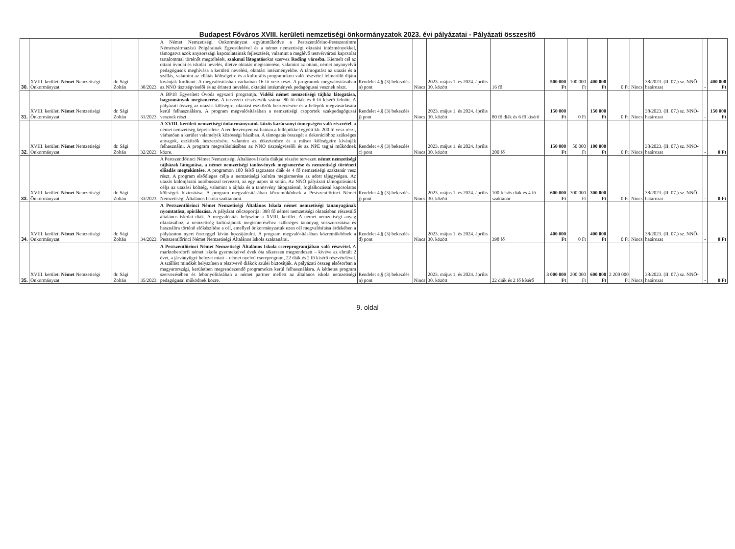Budapest Főváros XVIII. kerületi nemzetiségi önkormányzatok 2023. évi pályázatai - Pályázati összesítő
| 30. | XVIII. kerületi Német Nemzetiségi Önkormányzat | dr. Sági Zoltán | 30/2023. | A Német Nemzetiségi Önkormányzat együttműködve a Pestszentlőrinc-Pestszentimre Németszármazású Polgárainak Egyesületével és a német nemzetiségi oktatási intézményekkel, támogatva azok anyaországi kapcsolatainak fejlesztését, valamint a meglévő testvérvárosi kapcsolat tartalommal történőt megtöltését, szakmai látogatás okat szervez Roding városba. Kiemelt cél az ottani óvodai és iskolai nevelés, illetve oktatás megismerése, valamint az ottani, német anyanyelvű pedagógusok meghívása a kerületi nevelési, oktatási intézményekbe. A támogatást az utazás és a szállás, valamint az ellátás költségeire és a kulturális programokon való részvétel felmerülő díjára kívánják fordítani. A megvalósításban várhatóan 16 fő vesz részt. A programok megvalósításában az NNÖ tisztségviselői és az érintett nevelési, oktatási intézmények pedagógusai vesznek részt. | Rendelet 4.§ (3) bekezdés n) pont | Nincs | 2023. május 1. és 2024. április 30. között | 16 fő | 500 000 Ft | 100 000 Ft | 400 000 Ft | 0 Ft | Nincs | 38/2023. (II. 07.) sz. NNÖ-határozat | - | 400 000 Ft |
| 31. | XVIII. kerületi Német Nemzetiségi Önkormányzat | dr. Sági Zoltán | 31/2023. | A BP18 Egyesített Óvoda egyszeri programja. Vidéki német nemzetiségi tájház látogatása, hagyományok megismerése. A tervezett résztvevők száma: 80 fő diák és 6 fő kísérő felnőtt. A pályázati összeg az utazási költségre, oktatási eszközök beszerzésére és a belépők megvásárlására kerül felhasználásra. A program megvalósításában a nemzetiségi csoportok szakpedagógusai vesznek részt. | Rendelet 4.§ (3) bekezdés j) pont | Nincs | 2023. május 1. és 2024. április 30. között | 80 fő diák és 6 fő kísérő | 150 000 Ft | 0 Ft | 150 000 Ft | 0 Ft | Nincs | 38/2023. (II. 07.) sz. NNÖ-határozat | - | 150 000 Ft |
| 32. | XVIII. kerületi Német Nemzetiségi Önkormányzat | dr. Sági Zoltán | 32/2023. | A XVIII. kerületi nemzetiségi önkormányzatok közös karácsonyi ünnepségén való részvétel , a német nemzetiség képviselete. A rendezvényen várhatóan a fellépőkkel együtt kb. 200 fő vesz részt, várhatóan a kerület valamelyik közösségi házában. A támogatás összegét a dekorációhoz szükséges anyagok, eszközök beszerzésére, valamint az étkeztetésre és a műsor költségeire kívánják felhasználni. A program megvalósításában az NNÖ tisztségviselői és az NPE tagjai működnek közre. | Rendelet 4.§ (3) bekezdés c) pont | Nincs | 2023. május 1. és 2024. április 30. között | 200 fő | 150 000 Ft | 50 000 Ft | 100 000 Ft | 0 Ft | Nincs | 38/2023. (II. 07.) sz. NNÖ-határozat | - | 0 Ft |
| 33. | XVIII. kerületi Német Nemzetiségi Önkormányzat | dr. Sági Zoltán | 33/2023. | A Pestszentlőrinci Német Nemzetiségi Általános Iskola diákjai részére tervezett német nemzetiségi tájházak látogatása, a német nemzetiségi tanösvények megismerése és nemzetiségi történeti előadás megtekintése. A programon 100 felső tagozatos diák és 4 fő nemzetiségi szaktanár vesz részt. A program elsődleges célja a nemzetiségi kultúra megismerése az adott tájegységen. Az utazás különjáratú autóbusszal tervezett, az egy napos út során. Az NNÖ pályázati támogatásának célja az utazási költség, valamint a tájház és a tanösvény látogatással, foglalkozással kapcsolatos költségek biztosítása. A program megvalósításában közreműködnek a Pestszentlőrinci Német Nemzetiségi Általános Iskola szaktanárai. | Rendelet 4.§ (3) bekezdés j) pont | Nincs | 2023. május 1. és 2024. április 30. között | 100 felsős diák és 4 fő szaktanár | 600 000 Ft | 300 000 Ft | 300 000 Ft | 0 Ft | Nincs | 38/2023. (II. 07.) sz. NNÖ-határozat | - | 0 Ft |
| 34. | XVIII. kerületi Német Nemzetiségi Önkormányzat | dr. Sági Zoltán | 34/2023. | A Pestszentlőrinci Német Nemzetiségi Általános Iskola német nemzetiségi tananyagának nyomtatása, spirálozása. A pályázat célcsoportja: 398 fő német nemzetiségi oktatásban részesülő általános iskolai diák. A megvalósítás helyszíne a XVIII. kerület. A német nemzetiségi anyag oktatásához, a nemzetiség kultúrájának megismeréséhez szükséges tananyag sokszorosítása és használtra történő előkészítése a cél, amellyel önkormányzatuk ezen cél megvalósítása érdekében a pályázaton nyert összeggel kíván hozzájárulni. A program megvalósításában közreműködnek a Pestszentlőrinci Német Nemzetiségi Általános Iskola szaktanárai. | Rendelet 4.§ (3) bekezdés d) pont | Nincs | 2023. május 1. és 2024. április 30. között | 398 fő | 400 000 Ft | 0 Ft | 400 000 Ft | 0 Ft | Nincs | 38/2023. (II. 07.) sz. NNÖ-határozat | - | 0 Ft |
| 35. | XVIII. kerületi Német Nemzetiségi Önkormányzat | dr. Sági Zoltán | 35/2023. | A Pestszentlőrinci Német Nemzetiségi Általános Iskola csereprogramjában való részvétel. A marktoberdorfi német iskola gyermekeivel évek óta sikeresen megrendezett – kivéve az elmúlt 2 évet, a járványügyi helyzet miatt – német nyelvű csereprogram, 22 diák és 2 fő kísérő részvételével. A szállást mindkét helyszínen a résztvevő diákok szülei biztosítják. A pályázati összeg elsősorban a magyarországi, kerületben megrendezendő programokra kerül felhasználásra. A kéthetes program szervezésében és lebonyolításában a német partner mellett az általános iskola nemzetiségi pedagógusai működnek közre. | Rendelet 4.§ (3) bekezdés n) pont | Nincs | 2023. május 1. és 2024. április 30. között | 22 diák és 2 fő kísérő | 3 000 000 Ft | 200 000 Ft | 600 000 Ft | 2 200 000 Ft | Nincs | 38/2023. (II. 07.) sz. NNÖ-határozat | - | 0 Ft |
9. oldal